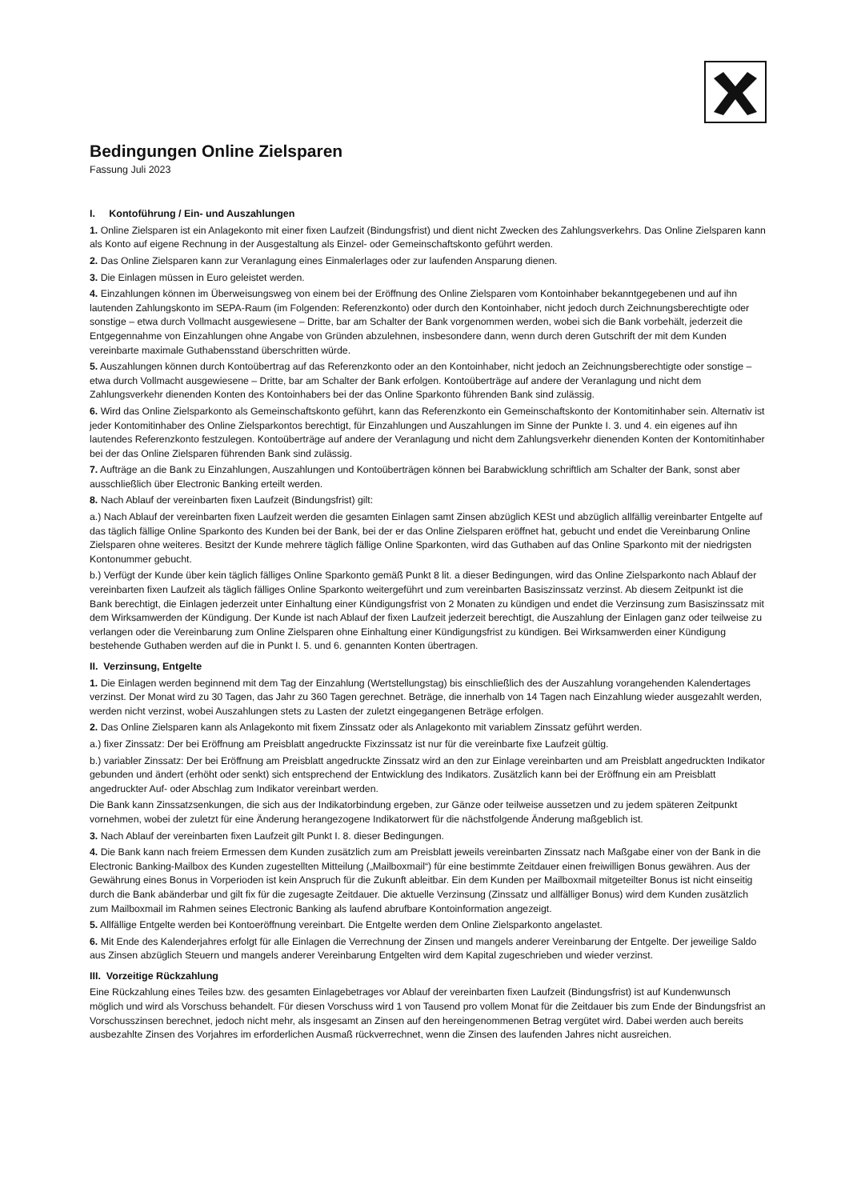Bedingungen Online Zielsparen
Fassung Juli 2023
I. Kontoführung / Ein- und Auszahlungen
1. Online Zielsparen ist ein Anlagekonto mit einer fixen Laufzeit (Bindungsfrist) und dient nicht Zwecken des Zahlungsverkehrs. Das Online Zielsparen kann als Konto auf eigene Rechnung in der Ausgestaltung als Einzel- oder Gemeinschaftskonto geführt werden.
2. Das Online Zielsparen kann zur Veranlagung eines Einmalerlages oder zur laufenden Ansparung dienen.
3. Die Einlagen müssen in Euro geleistet werden.
4. Einzahlungen können im Überweisungsweg von einem bei der Eröffnung des Online Zielsparen vom Kontoinhaber bekanntgegebenen und auf ihn lautenden Zahlungskonto im SEPA-Raum (im Folgenden: Referenzkonto) oder durch den Kontoinhaber, nicht jedoch durch Zeichnungsberechtigte oder sonstige – etwa durch Vollmacht ausgewiesene – Dritte, bar am Schalter der Bank vorgenommen werden, wobei sich die Bank vorbehält, jederzeit die Entgegennahme von Einzahlungen ohne Angabe von Gründen abzulehnen, insbesondere dann, wenn durch deren Gutschrift der mit dem Kunden vereinbarte maximale Guthabensstand überschritten würde.
5. Auszahlungen können durch Kontoübertrag auf das Referenzkonto oder an den Kontoinhaber, nicht jedoch an Zeichnungsberechtigte oder sonstige – etwa durch Vollmacht ausgewiesene – Dritte, bar am Schalter der Bank erfolgen. Kontoüberträge auf andere der Veranlagung und nicht dem Zahlungsverkehr dienenden Konten des Kontoinhabers bei der das Online Sparkonto führenden Bank sind zulässig.
6. Wird das Online Zielsparkonto als Gemeinschaftskonto geführt, kann das Referenzkonto ein Gemeinschaftskonto der Kontomitinhaber sein. Alternativ ist jeder Kontomitinhaber des Online Zielsparkontos berechtigt, für Einzahlungen und Auszahlungen im Sinne der Punkte I. 3. und 4. ein eigenes auf ihn lautendes Referenzkonto festzulegen. Kontoüberträge auf andere der Veranlagung und nicht dem Zahlungsverkehr dienenden Konten der Kontomitinhaber bei der das Online Zielsparen führenden Bank sind zulässig.
7. Aufträge an die Bank zu Einzahlungen, Auszahlungen und Kontoüberträgen können bei Barabwicklung schriftlich am Schalter der Bank, sonst aber ausschließlich über Electronic Banking erteilt werden.
8. Nach Ablauf der vereinbarten fixen Laufzeit (Bindungsfrist) gilt:
a.) Nach Ablauf der vereinbarten fixen Laufzeit werden die gesamten Einlagen samt Zinsen abzüglich KESt und abzüglich allfällig vereinbarter Entgelte auf das täglich fällige Online Sparkonto des Kunden bei der Bank, bei der er das Online Zielsparen eröffnet hat, gebucht und endet die Vereinbarung Online Zielsparen ohne weiteres. Besitzt der Kunde mehrere täglich fällige Online Sparkonten, wird das Guthaben auf das Online Sparkonto mit der niedrigsten Kontonummer gebucht.
b.) Verfügt der Kunde über kein täglich fälliges Online Sparkonto gemäß Punkt 8 lit. a dieser Bedingungen, wird das Online Zielsparkonto nach Ablauf der vereinbarten fixen Laufzeit als täglich fälliges Online Sparkonto weitergeführt und zum vereinbarten Basiszinssatz verzinst. Ab diesem Zeitpunkt ist die Bank berechtigt, die Einlagen jederzeit unter Einhaltung einer Kündigungsfrist von 2 Monaten zu kündigen und endet die Verzinsung zum Basiszinssatz mit dem Wirksamwerden der Kündigung. Der Kunde ist nach Ablauf der fixen Laufzeit jederzeit berechtigt, die Auszahlung der Einlagen ganz oder teilweise zu verlangen oder die Vereinbarung zum Online Zielsparen ohne Einhaltung einer Kündigungsfrist zu kündigen. Bei Wirksamwerden einer Kündigung bestehende Guthaben werden auf die in Punkt I. 5. und 6. genannten Konten übertragen.
II. Verzinsung, Entgelte
1. Die Einlagen werden beginnend mit dem Tag der Einzahlung (Wertstellungstag) bis einschließlich des der Auszahlung vorangehenden Kalendertages verzinst. Der Monat wird zu 30 Tagen, das Jahr zu 360 Tagen gerechnet. Beträge, die innerhalb von 14 Tagen nach Einzahlung wieder ausgezahlt werden, werden nicht verzinst, wobei Auszahlungen stets zu Lasten der zuletzt eingegangenen Beträge erfolgen.
2. Das Online Zielsparen kann als Anlagekonto mit fixem Zinssatz oder als Anlagekonto mit variablem Zinssatz geführt werden.
a.) fixer Zinssatz: Der bei Eröffnung am Preisblatt angedruckte Fixzinssatz ist nur für die vereinbarte fixe Laufzeit gültig.
b.) variabler Zinssatz: Der bei Eröffnung am Preisblatt angedruckte Zinssatz wird an den zur Einlage vereinbarten und am Preisblatt angedruckten Indikator gebunden und ändert (erhöht oder senkt) sich entsprechend der Entwicklung des Indikators. Zusätzlich kann bei der Eröffnung ein am Preisblatt angedruckter Auf- oder Abschlag zum Indikator vereinbart werden.
Die Bank kann Zinssatzsenkungen, die sich aus der Indikatorbindung ergeben, zur Gänze oder teilweise aussetzen und zu jedem späteren Zeitpunkt vornehmen, wobei der zuletzt für eine Änderung herangezogene Indikatorwert für die nächstfolgende Änderung maßgeblich ist.
3. Nach Ablauf der vereinbarten fixen Laufzeit gilt Punkt I. 8. dieser Bedingungen.
4. Die Bank kann nach freiem Ermessen dem Kunden zusätzlich zum am Preisblatt jeweils vereinbarten Zinssatz nach Maßgabe einer von der Bank in die Electronic Banking-Mailbox des Kunden zugestellten Mitteilung („Mailboxmail“) für eine bestimmte Zeitdauer einen freiwilligen Bonus gewähren. Aus der Gewährung eines Bonus in Vorperioden ist kein Anspruch für die Zukunft ableitbar. Ein dem Kunden per Mailboxmail mitgeteilter Bonus ist nicht einseitig durch die Bank abänderbar und gilt fix für die zugesagte Zeitdauer. Die aktuelle Verzinsung (Zinssatz und allfälliger Bonus) wird dem Kunden zusätzlich zum Mailboxmail im Rahmen seines Electronic Banking als laufend abrufbare Kontoinformation angezeigt.
5. Allfällige Entgelte werden bei Kontoeröffnung vereinbart. Die Entgelte werden dem Online Zielsparkonto angelastet.
6. Mit Ende des Kalenderjahres erfolgt für alle Einlagen die Verrechnung der Zinsen und mangels anderer Vereinbarung der Entgelte. Der jeweilige Saldo aus Zinsen abzüglich Steuern und mangels anderer Vereinbarung Entgelten wird dem Kapital zugeschrieben und wieder verzinst.
III. Vorzeitige Rückzahlung
Eine Rückzahlung eines Teiles bzw. des gesamten Einlagebetrages vor Ablauf der vereinbarten fixen Laufzeit (Bindungsfrist) ist auf Kundenwunsch möglich und wird als Vorschuss behandelt. Für diesen Vorschuss wird 1 von Tausend pro vollem Monat für die Zeitdauer bis zum Ende der Bindungsfrist an Vorschusszinsen berechnet, jedoch nicht mehr, als insgesamt an Zinsen auf den hereingenommenen Betrag vergütet wird. Dabei werden auch bereits ausbezahlte Zinsen des Vorjahres im erforderlichen Ausmaß rückverrechnet, wenn die Zinsen des laufenden Jahres nicht ausreichen.